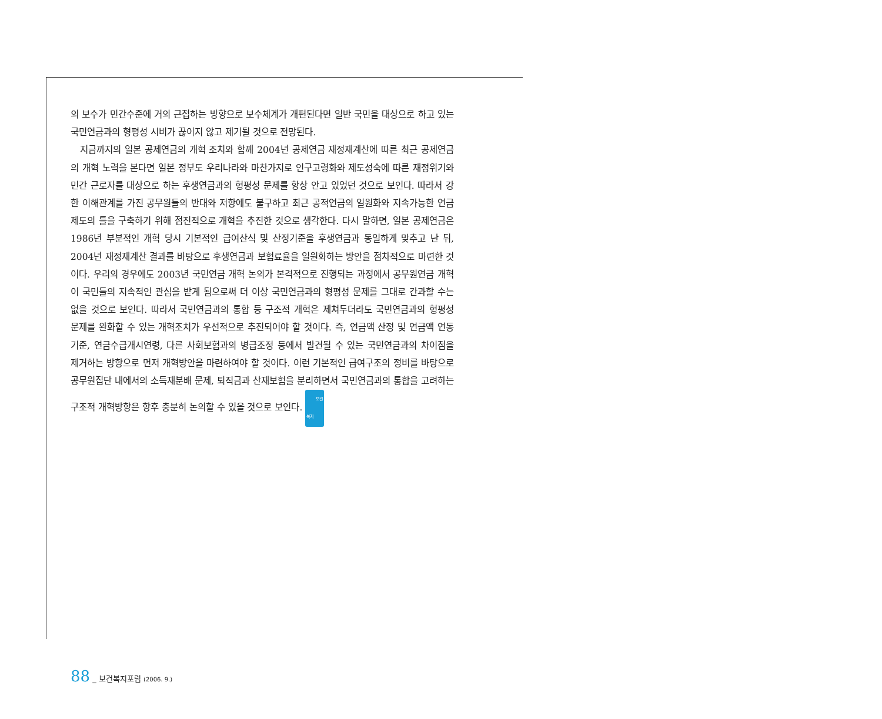의 보수가 민간수준에 거의 근접하는 방향으로 보수체계가 개편된다면 일반 국민을 대상으로 하고 있는 국민연금과의 형평성 시비가 끊이지 않고 제기될 것으로 전망된다.
지금까지의 일본 공제연금의 개혁 조치와 함께 2004년 공제연금 재정재계산에 따른 최근 공제연금의 개혁 노력을 본다면 일본 정부도 우리나라와 마찬가지로 인구고령화와 제도성숙에 따른 재정위기와 민간 근로자를 대상으로 하는 후생연금과의 형평성 문제를 항상 안고 있었던 것으로 보인다. 따라서 강한 이해관계를 가진 공무원들의 반대와 저항에도 불구하고 최근 공적연금의 일원화와 지속가능한 연금제도의 틀을 구축하기 위해 점진적으로 개혁을 추진한 것으로 생각한다. 다시 말하면, 일본 공제연금은 1986년 부분적인 개혁 당시 기본적인 급여산식 및 산정기준을 후생연금과 동일하게 맞추고 난 뒤, 2004년 재정재계산 결과를 바탕으로 후생연금과 보험료율을 일원화하는 방안을 점차적으로 마련한 것이다. 우리의 경우에도 2003년 국민연금 개혁 논의가 본격적으로 진행되는 과정에서 공무원연금 개혁이 국민들의 지속적인 관심을 받게 됨으로써 더 이상 국민연금과의 형평성 문제를 그대로 간과할 수는 없을 것으로 보인다. 따라서 국민연금과의 통합 등 구조적 개혁은 제쳐두더라도 국민연금과의 형평성 문제를 완화할 수 있는 개혁조치가 우선적으로 추진되어야 할 것이다. 즉, 연금액 산정 및 연금액 연동 기준, 연금수급개시연령, 다른 사회보험과의 병급조정 등에서 발견될 수 있는 국민연금과의 차이점을 제거하는 방향으로 먼저 개혁방안을 마련하여야 할 것이다. 이런 기본적인 급여구조의 정비를 바탕으로 공무원집단 내에서의 소득재분배 문제, 퇴직금과 산재보험을 분리하면서 국민연금과의 통합을 고려하는 구조적 개혁방향은 향후 충분히 논의할 수 있을 것으로 보인다. 보건
복지
88 _ 보건복지포럼 (2006. 9.)